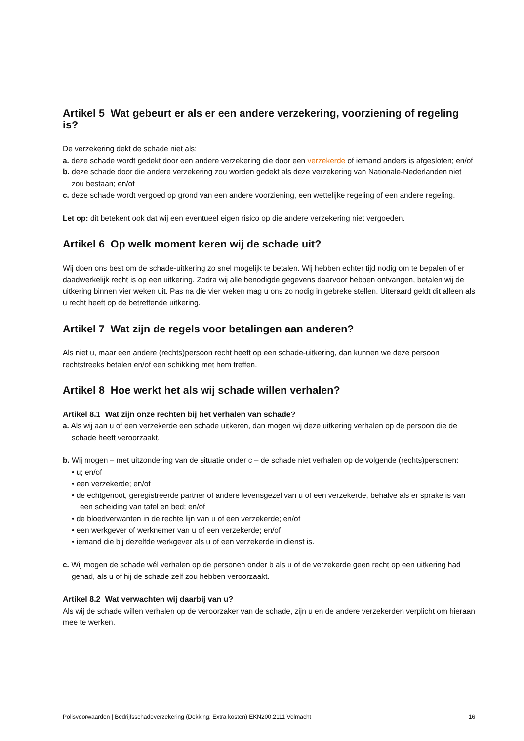Artikel 5 Wat gebeurt er als er een andere verzekering, voorziening of regeling is?
De verzekering dekt de schade niet als:
a. deze schade wordt gedekt door een andere verzekering die door een verzekerde of iemand anders is afgesloten; en/of
b. deze schade door die andere verzekering zou worden gedekt als deze verzekering van Nationale-Nederlanden niet zou bestaan; en/of
c. deze schade wordt vergoed op grond van een andere voorziening, een wettelijke regeling of een andere regeling.
Let op: dit betekent ook dat wij een eventueel eigen risico op die andere verzekering niet vergoeden.
Artikel 6 Op welk moment keren wij de schade uit?
Wij doen ons best om de schade-uitkering zo snel mogelijk te betalen. Wij hebben echter tijd nodig om te bepalen of er daadwerkelijk recht is op een uitkering. Zodra wij alle benodigde gegevens daarvoor hebben ontvangen, betalen wij de uitkering binnen vier weken uit. Pas na die vier weken mag u ons zo nodig in gebreke stellen. Uiteraard geldt dit alleen als u recht heeft op de betreffende uitkering.
Artikel 7 Wat zijn de regels voor betalingen aan anderen?
Als niet u, maar een andere (rechts)persoon recht heeft op een schade-uitkering, dan kunnen we deze persoon rechtstreeks betalen en/of een schikking met hem treffen.
Artikel 8 Hoe werkt het als wij schade willen verhalen?
Artikel 8.1 Wat zijn onze rechten bij het verhalen van schade?
a. Als wij aan u of een verzekerde een schade uitkeren, dan mogen wij deze uitkering verhalen op de persoon die de schade heeft veroorzaakt.
b. Wij mogen – met uitzondering van de situatie onder c – de schade niet verhalen op de volgende (rechts)personen:
• u; en/of
• een verzekerde; en/of
• de echtgenoot, geregistreerde partner of andere levensgezel van u of een verzekerde, behalve als er sprake is van een scheiding van tafel en bed; en/of
• de bloedverwanten in de rechte lijn van u of een verzekerde; en/of
• een werkgever of werknemer van u of een verzekerde; en/of
• iemand die bij dezelfde werkgever als u of een verzekerde in dienst is.
c. Wij mogen de schade wél verhalen op de personen onder b als u of de verzekerde geen recht op een uitkering had gehad, als u of hij de schade zelf zou hebben veroorzaakt.
Artikel 8.2 Wat verwachten wij daarbij van u?
Als wij de schade willen verhalen op de veroorzaker van de schade, zijn u en de andere verzekerden verplicht om hieraan mee te werken.
Polisvoorwaarden | Bedrijfsschadeverzekering (Dekking: Extra kosten) EKN200.2111 Volmacht 16